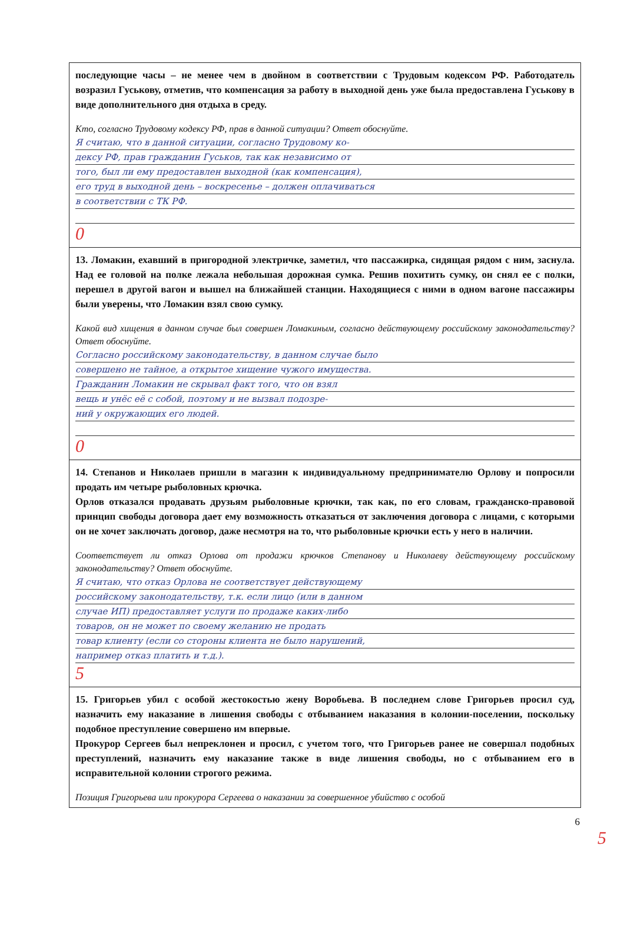последующие часы – не менее чем в двойном в соответствии с Трудовым кодексом РФ. Работодатель возразил Гуськову, отметив, что компенсация за работу в выходной день уже была предоставлена Гуськову в виде дополнительного дня отдыха в среду.
Кто, согласно Трудовому кодексу РФ, прав в данной ситуации? Ответ обоснуйте.
Я считаю, что в данной ситуации, согласно Трудовому ко-
дексу РФ, прав гражданин Гуськов, так как независимо от
того, был ли ему предоставлен выходной (как компенсация),
его труд в выходной день – воскресенье – должен оплачиваться
в соответствии с ТК РФ.
0
13. Ломакин, ехавший в пригородной электричке, заметил, что пассажирка, сидящая рядом с ним, заснула. Над ее головой на полке лежала небольшая дорожная сумка. Решив похитить сумку, он снял ее с полки, перешел в другой вагон и вышел на ближайшей станции. Находящиеся с ними в одном вагоне пассажиры были уверены, что Ломакин взял свою сумку.
Какой вид хищения в данном случае был совершен Ломакиным, согласно действующему российскому законодательству? Ответ обоснуйте.
Согласно российскому законодательству, в данном случае было
совершено не тайное, а открытое хищение чужого имущества.
Гражданин Ломакин не скрывал факт того, что он взял
вещь и унёс её с собой, поэтому и не вызвал подозре-
ний у окружающих его людей.
0
14. Степанов и Николаев пришли в магазин к индивидуальному предпринимателю Орлову и попросили продать им четыре рыболовных крючка.
Орлов отказался продавать друзьям рыболовные крючки, так как, по его словам, гражданско-правовой принцип свободы договора дает ему возможность отказаться от заключения договора с лицами, с которыми он не хочет заключать договор, даже несмотря на то, что рыболовные крючки есть у него в наличии.
Соответствует ли отказ Орлова от продажи крючков Степанову и Николаеву действующему российскому законодательству? Ответ обоснуйте.
Я считаю, что отказ Орлова не соответствует действующему
российскому законодательству, т.к. если лицо (или в данном
случае ИП) предоставляет услуги по продаже каких-либо
товаров, он не может по своему желанию не продать
товар клиенту (если со стороны клиента не было нарушений,
например отказ платить и т.д.).
5
15. Григорьев убил с особой жестокостью жену Воробьева. В последнем слове Григорьев просил суд, назначить ему наказание в лишения свободы с отбыванием наказания в колонии-поселении, поскольку подобное преступление совершено им впервые.
Прокурор Сергеев был непреклонен и просил, с учетом того, что Григорьев ранее не совершал подобных преступлений, назначить ему наказание также в виде лишения свободы, но с отбыванием его в исправительной колонии строгого режима.
Позиция Григорьева или прокурора Сергеева о наказании за совершенное убийство с особой
6
5